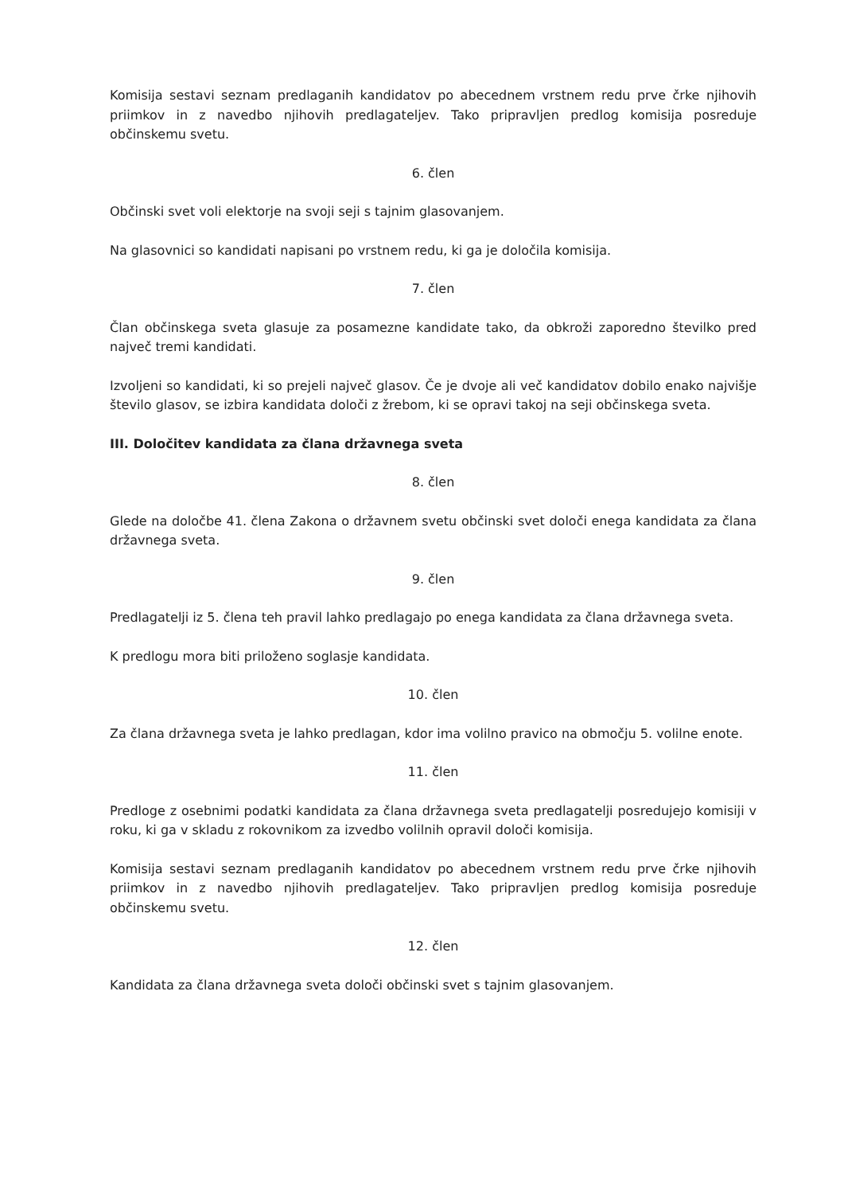Komisija sestavi seznam predlaganih kandidatov po abecednem vrstnem redu prve črke njihovih priimkov in z navedbo njihovih predlagateljev. Tako pripravljen predlog komisija posreduje občinskemu svetu.
6. člen
Občinski svet voli elektorje na svoji seji s tajnim glasovanjem.
Na glasovnici so kandidati napisani po vrstnem redu, ki ga je določila komisija.
7. člen
Član občinskega sveta glasuje za posamezne kandidate tako, da obkroži zaporedno številko pred največ tremi kandidati.
Izvoljeni so kandidati, ki so prejeli največ glasov. Če je dvoje ali več kandidatov dobilo enako najvišje število glasov, se izbira kandidata določi z žrebom, ki se opravi takoj na seji občinskega sveta.
III. Določitev kandidata za člana državnega sveta
8. člen
Glede na določbe 41. člena Zakona o državnem svetu občinski svet določi enega kandidata za člana državnega sveta.
9. člen
Predlagatelji iz 5. člena teh pravil lahko predlagajo po enega kandidata za člana državnega sveta.
K predlogu mora biti priloženo soglasje kandidata.
10. člen
Za člana državnega sveta je lahko predlagan, kdor ima volilno pravico na območju 5. volilne enote.
11. člen
Predloge z osebnimi podatki kandidata za člana državnega sveta predlagatelji posredujejo komisiji v roku, ki ga v skladu z rokovnikom za izvedbo volilnih opravil določi komisija.
Komisija sestavi seznam predlaganih kandidatov po abecednem vrstnem redu prve črke njihovih priimkov in z navedbo njihovih predlagateljev. Tako pripravljen predlog komisija posreduje občinskemu svetu.
12. člen
Kandidata za člana državnega sveta določi občinski svet s tajnim glasovanjem.